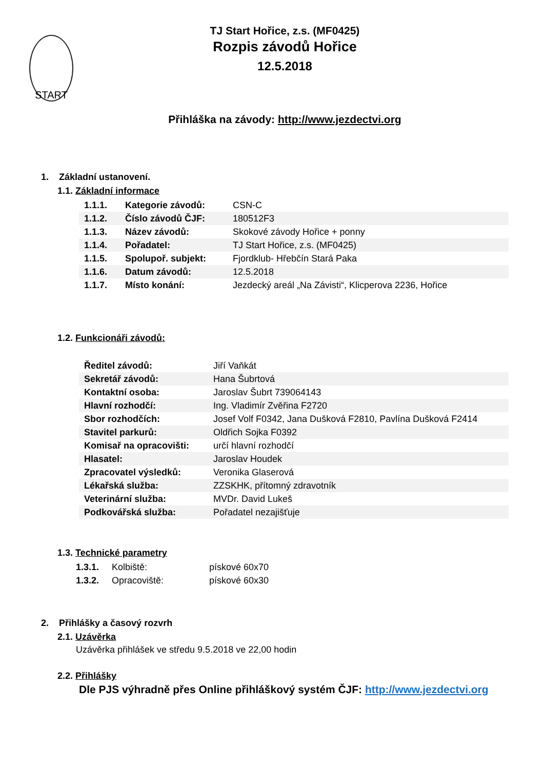START
TJ Start Hořice, z.s. (MF0425)
Rozpis závodů Hořice
12.5.2018
Přihláška na závody: http://www.jezdectvi.org
1. Základní ustanovení.
1.1. Základní informace
| 1.1.1. | Kategorie závodů: | CSN-C |
| 1.1.2. | Číslo závodů ČJF: | 180512F3 |
| 1.1.3. | Název závodů: | Skokové závody Hořice + ponny |
| 1.1.4. | Pořadatel: | TJ Start Hořice, z.s. (MF0425) |
| 1.1.5. | Spolupoř. subjekt: | Fjordklub- Hřebčín Stará Paka |
| 1.1.6. | Datum závodů: | 12.5.2018 |
| 1.1.7. | Místo konání: | Jezdecký areál „Na Závisti“, Klicperova 2236, Hořice |
1.2. Funkcionáři závodů:
| Ředitel závodů: | Jiří Vaňkát |
| Sekretář závodů: | Hana Šubrtová |
| Kontaktní osoba: | Jaroslav Šubrt 739064143 |
| Hlavní rozhodčí: | Ing. Vladimír Zvěřina F2720 |
| Sbor rozhodčích: | Josef Volf F0342, Jana Dušková F2810, Pavlína Dušková F2414 |
| Stavitel parkurů: | Oldřich Sojka F0392 |
| Komisař na opracovišti: | určí hlavní rozhodčí |
| Hlasatel: | Jaroslav Houdek |
| Zpracovatel výsledků: | Veronika Glaserová |
| Lékařská služba: | ZZSKHK, přítomný zdravotník |
| Veterinární služba: | MVDr. David Lukeš |
| Podkovářská služba: | Pořadatel nezajišťuje |
1.3. Technické parametry
| 1.3.1. | Kolbiště: | pískové 60x70 |
| 1.3.2. | Opracoviště: | pískové 60x30 |
2. Přihlášky a časový rozvrh
2.1. Uzávěrka
Uzávěrka přihlášek ve středu 9.5.2018 ve 22,00 hodin
2.2. Přihlášky
Dle PJS výhradně přes Online přihláškový systém ČJF: http://www.jezdectvi.org